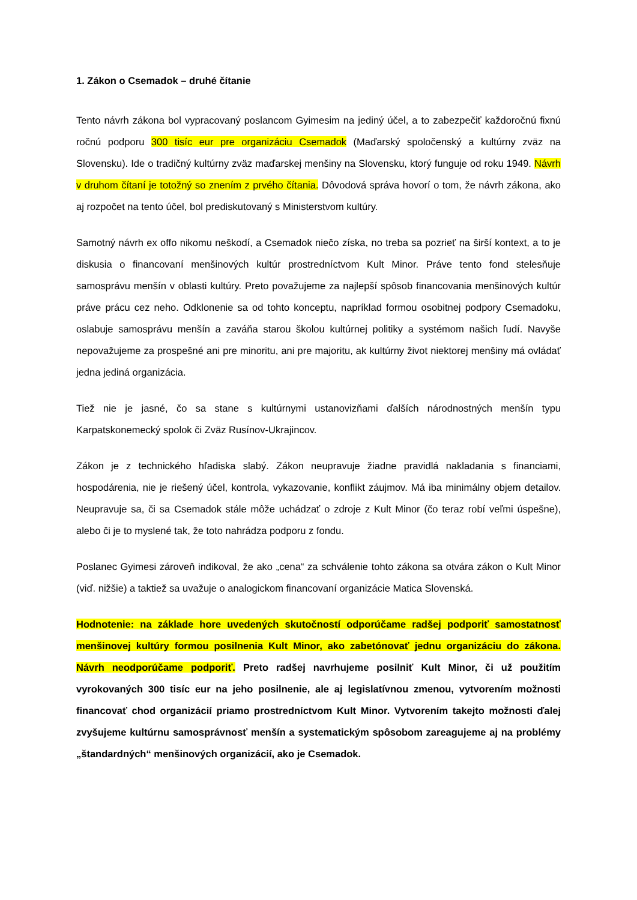1. Zákon o Csemadok – druhé čítanie
Tento návrh zákona bol vypracovaný poslancom Gyimesim na jediný účel, a to zabezpečiť každoročnú fixnú ročnú podporu 300 tisíc eur pre organizáciu Csemadok (Maďarský spoločenský a kultúrny zväz na Slovensku). Ide o tradičný kultúrny zväz maďarskej menšiny na Slovensku, ktorý funguje od roku 1949. Návrh v druhom čítaní je totožný so znením z prvého čítania. Dôvodová správa hovorí o tom, že návrh zákona, ako aj rozpočet na tento účel, bol prediskutovaný s Ministerstvom kultúry.
Samotný návrh ex offo nikomu neškodí, a Csemadok niečo získa, no treba sa pozrieť na širší kontext, a to je diskusia o financovaní menšinových kultúr prostredníctvom Kult Minor. Práve tento fond stelesňuje samosprávu menšín v oblasti kultúry. Preto považujeme za najlepší spôsob financovania menšinových kultúr práve prácu cez neho. Odklonenie sa od tohto konceptu, napríklad formou osobitnej podpory Csemadoku, oslabuje samosprávu menšín a zaváňa starou školou kultúrnej politiky a systémom našich ľudí. Navyše nepovažujeme za prospešné ani pre minoritu, ani pre majoritu, ak kultúrny život niektorej menšiny má ovládať jedna jediná organizácia.
Tiež nie je jasné, čo sa stane s kultúrnymi ustanovizňami ďalších národnostných menšín typu Karpatskonemecký spolok či Zväz Rusínov-Ukrajincov.
Zákon je z technického hľadiska slabý. Zákon neupravuje žiadne pravidlá nakladania s financiami, hospodárenia, nie je riešený účel, kontrola, vykazovanie, konflikt záujmov. Má iba minimálny objem detailov. Neupravuje sa, či sa Csemadok stále môže uchádzať o zdroje z Kult Minor (čo teraz robí veľmi úspešne), alebo či je to myslené tak, že toto nahrádza podporu z fondu.
Poslanec Gyimesi zároveň indikoval, že ako „cena“ za schválenie tohto zákona sa otvára zákon o Kult Minor (viď. nižšie) a taktiež sa uvažuje o analogickom financovaní organizácie Matica Slovenská.
Hodnotenie: na základe hore uvedených skutočností odporúčame radšej podporiť samostatnosť menšinovej kultúry formou posilnenia Kult Minor, ako zabetónovať jednu organizáciu do zákona. Návrh neodporúčame podporiť. Preto radšej navrhujeme posilniť Kult Minor, či už použitím vyrokovaných 300 tisíc eur na jeho posilnenie, ale aj legislatívnou zmenou, vytvorením možnosti financovať chod organizácií priamo prostredníctvom Kult Minor. Vytvorením takejto možnosti ďalej zvyšujeme kultúrnu samosprávnosť menšín a systematickým spôsobom zareagujeme aj na problémy „štandardných“ menšinových organizácií, ako je Csemadok.